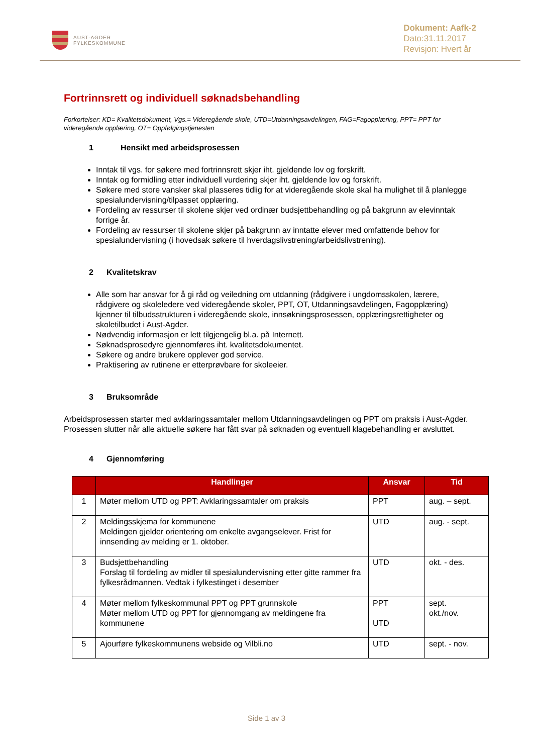AUST-AGDER
FYLKESKOMMUNE
Dokument: Aafk-2
Dato:31.11.2017
Revisjon: Hvert år
Fortrinnsrett og individuell søknadsbehandling
Forkortelser: KD= Kvalitetsdokument, Vgs.= Videregående skole, UTD=Utdanningsavdelingen, FAG=Fagopplæring, PPT= PPT for videregående opplæring, OT= Oppfølgingstjenesten
1 Hensikt med arbeidsprosessen
Inntak til vgs. for søkere med fortrinnsrett skjer iht. gjeldende lov og forskrift.
Inntak og formidling etter individuell vurdering skjer iht. gjeldende lov og forskrift.
Søkere med store vansker skal plasseres tidlig for at videregående skole skal ha mulighet til å planlegge spesialundervisning/tilpasset opplæring.
Fordeling av ressurser til skolene skjer ved ordinær budsjettbehandling og på bakgrunn av elevinntak forrige år.
Fordeling av ressurser til skolene skjer på bakgrunn av inntatte elever med omfattende behov for spesialundervisning (i hovedsak søkere til hverdagslivstrening/arbeidslivstrening).
2 Kvalitetskrav
Alle som har ansvar for å gi råd og veiledning om utdanning (rådgivere i ungdomsskolen, lærere, rådgivere og skoleledere ved videregående skoler, PPT, OT, Utdanningsavdelingen, Fagopplæring) kjenner til tilbudsstrukturen i videregående skole, innsøkningsprosessen, opplæringsrettigheter og skoletilbudet i Aust-Agder.
Nødvendig informasjon er lett tilgjengelig bl.a. på Internett.
Søknadsprosedyre gjennomføres iht. kvalitetsdokumentet.
Søkere og andre brukere opplever god service.
Praktisering av rutinene er etterprøvbare for skoleeier.
3 Bruksområde
Arbeidsprosessen starter med avklaringssamtaler mellom Utdanningsavdelingen og PPT om praksis i Aust-Agder. Prosessen slutter når alle aktuelle søkere har fått svar på søknaden og eventuell klagebehandling er avsluttet.
4 Gjennomføring
| | Handlinger | Ansvar | Tid |
| --- | --- | --- | --- |
| 1 | Møter mellom UTD og PPT: Avklaringssamtaler om praksis | PPT | aug. – sept. |
| 2 | Meldingsskjema for kommunene Meldingen gjelder orientering om enkelte avgangselever. Frist for innsending av melding er 1. oktober. | UTD | aug. - sept. |
| 3 | Budsjettbehandling Forslag til fordeling av midler til spesialundervisning etter gitte rammer fra fylkesrådmannen. Vedtak i fylkestinget i desember | UTD | okt. - des. |
| 4 | Møter mellom fylkeskommunal PPT og PPT grunnskole Møter mellom UTD og PPT for gjennomgang av meldingene fra kommunene | PPT UTD | sept. okt./nov. |
| 5 | Ajourføre fylkeskommunens webside og Vilbli.no | UTD | sept. - nov. |
Side 1 av 3